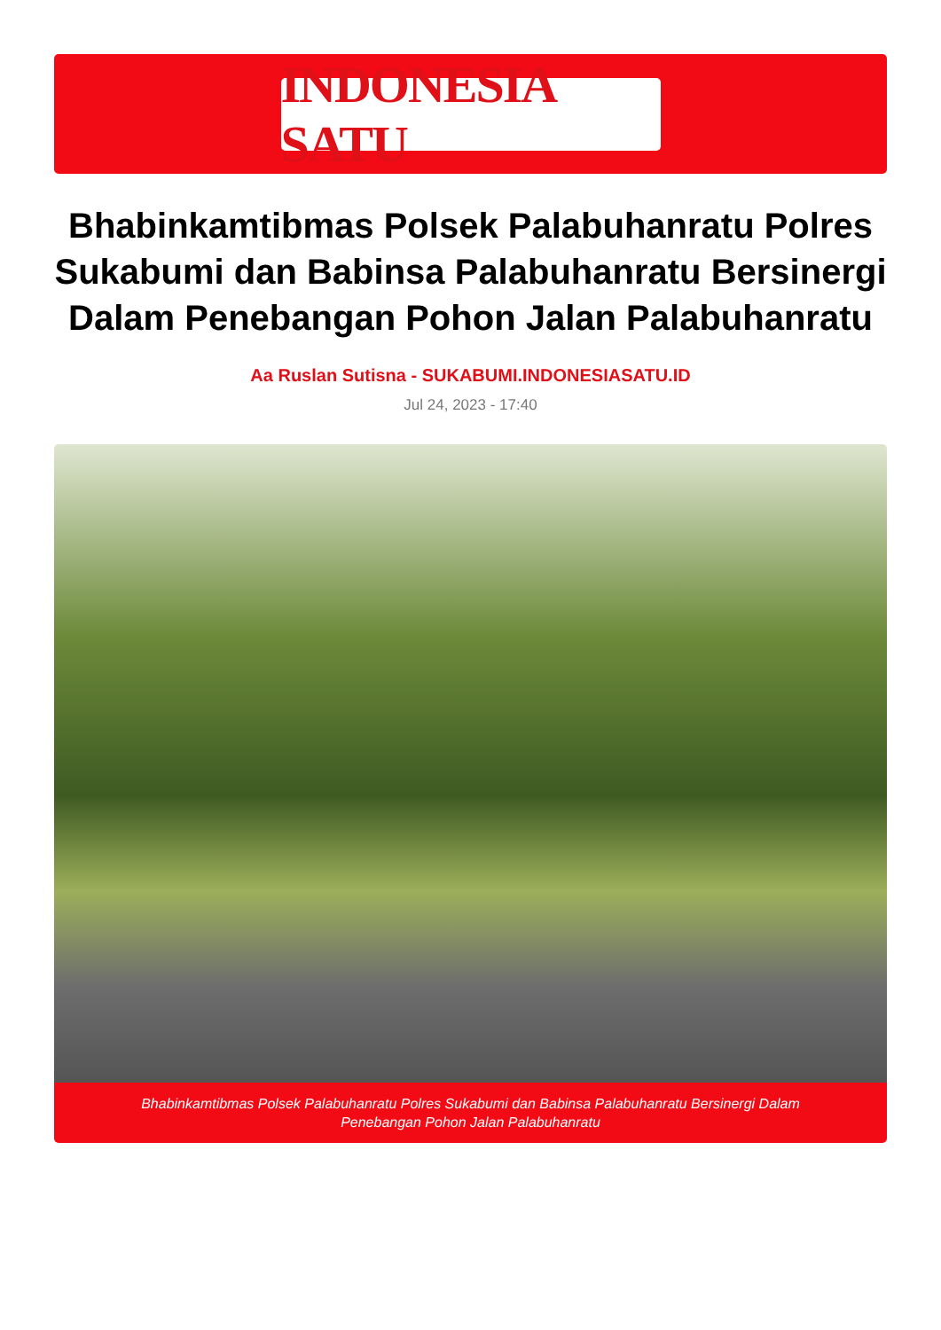INDONESIA SATU
Bhabinkamtibmas Polsek Palabuhanratu Polres Sukabumi dan Babinsa Palabuhanratu Bersinergi Dalam Penebangan Pohon Jalan Palabuhanratu
Aa Ruslan Sutisna - SUKABUMI.INDONESIASATU.ID
Jul 24, 2023 - 17:40
Bhabinkamtibmas Polsek Palabuhanratu Polres Sukabumi dan Babinsa Palabuhanratu Bersinergi Dalam Penebangan Pohon Jalan Palabuhanratu